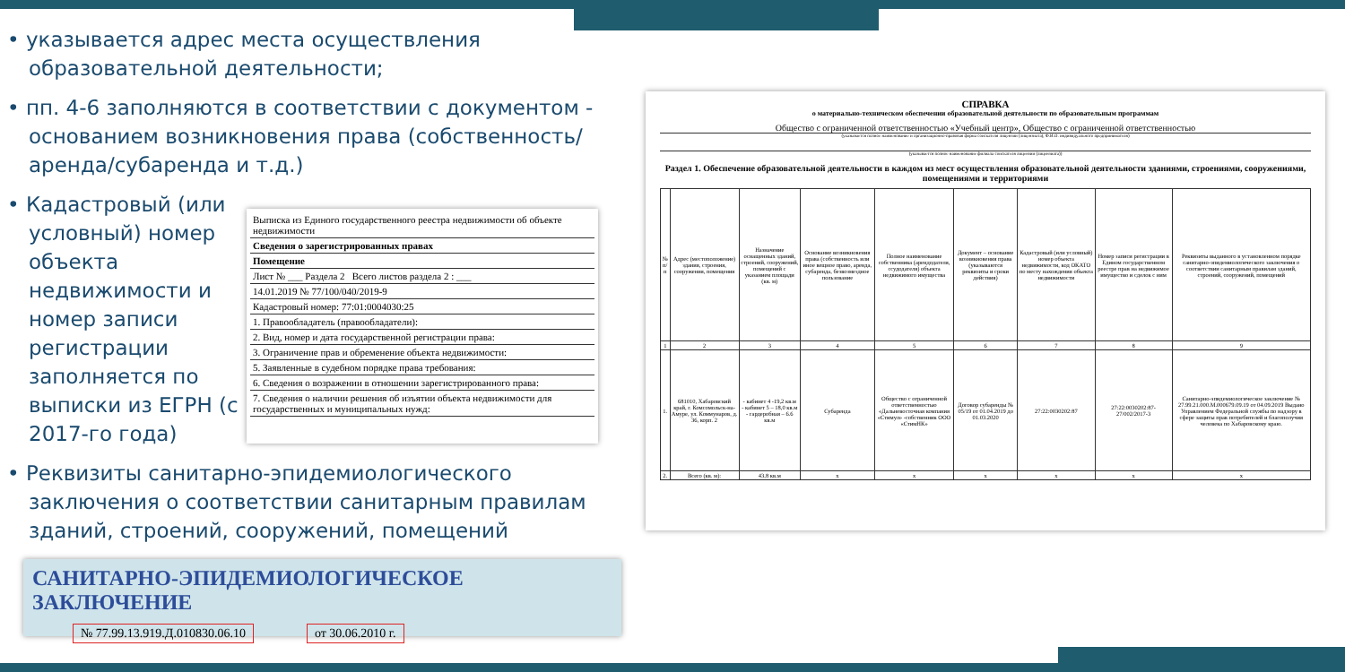• указывается адрес места осуществления образовательной деятельности;
• пп. 4-6 заполняются в соответствии с документом - основанием возникновения права (собственность/аренда/субаренда и т.д.)
• Кадастровый (или условный) номер объекта недвижимости и номер записи регистрации заполняется по выписки из ЕГРН (с 2017-го года)
• Реквизиты санитарно-эпидемиологического заключения о соответствии санитарным правилам зданий, строений, сооружений, помещений
Выписка из Единого государственного реестра недвижимости об объекте недвижимости
Сведения о зарегистрированных правах
Помещение
Лист № ___ Раздела 2 Всего листов раздела 2 : ___
14.01.2019 № 77/100/040/2019-9
Кадастровый номер: 77:01:0004030:25
1. Правообладатель (правообладатели):
2. Вид, номер и дата государственной регистрации права:
3. Ограничение прав и обременение объекта недвижимости:
5. Заявленные в судебном порядке права требования:
6. Сведения о возражении в отношении зарегистрированного права:
7. Сведения о наличии решения об изъятии объекта недвижимости для государственных и муниципальных нужд:
САНИТАРНО-ЭПИДЕМИОЛОГИЧЕСКОЕ ЗАКЛЮЧЕНИЕ
№ 77.99.13.919.Д.010830.06.10 от 30.06.2010 г.
СПРАВКА
о материально-техническом обеспечении образовательной деятельности по образовательным программам
Общество с ограниченной ответственностью «Учебный центр», Общество с ограниченной ответственностью
(указывается полное наименование и организационно-правовая форма соискателя лицензии (лицензиата), Ф.И.О. индивидуального предпринимателя)
(указывается полное наименование филиала соискателя лицензии (лицензиата))
Раздел 1. Обеспечение образовательной деятельности в каждом из мест осуществления образовательной деятельности зданиями, строениями, сооружениями, помещениями и территориями
| № п/п | Адрес (местоположение) здания, строения, сооружения, помещения | Назначение оснащенных зданий, строений, сооружений, помещений с указанием площади (кв. м) | Основание возникновения права (собственность или иное вещное право, аренда, субаренда, безвозмездное пользование | Полное наименование собственника (арендодателя, ссудодателя) объекта недвижимого имущества | Документ – основание возникновения права (указываются реквизиты и сроки действия) | Кадастровый (или условный) номер объекта недвижимости, код ОКАТО по месту нахождения объекта недвижимости | Номер записи регистрации в Едином государственном реестре прав на недвижимое имущество и сделок с ним | Реквизиты выданного в установленном порядке санитарно-эпидемиологического заключения о соответствии санитарным правилам зданий, строений, сооружений, помещений |
| --- | --- | --- | --- | --- | --- | --- | --- | --- |
| 1 | 2 | 3 | 4 | 5 | 6 | 7 | 8 | 9 |
| 1. | 681010, Хабаровский край, г. Комсомольск-на-Амуре, ул. Коммунаров, д. 36, корп. 2 | - кабинет 4 -19,2 кв.м - кабинет 5 – 18,0 кв.м - гардеробная – 6.6 кв.м | Субаренда | Общество с ограниченной ответственностью «Дальневосточная компания «Стимул» -собственник ООО «СтимНК» | Договор субаренды № 05/19 от 01.04.2019 до 01.03.2020 | 27:22:0030202:87 | 27:22:0030202:87-27/002/2017-3 | Санитарно-эпидемиологическое заключение № 27.99.21.000.М.000679.09.19 от 04.09.2019 Выдано Управлением Федеральной службы по надзору в сфере защиты прав потребителей и благополучия человека по Хабаровскому краю. |
| 2. | Всего (кв. м): | 43,8 кв.м | x | x | x | x | x | x |